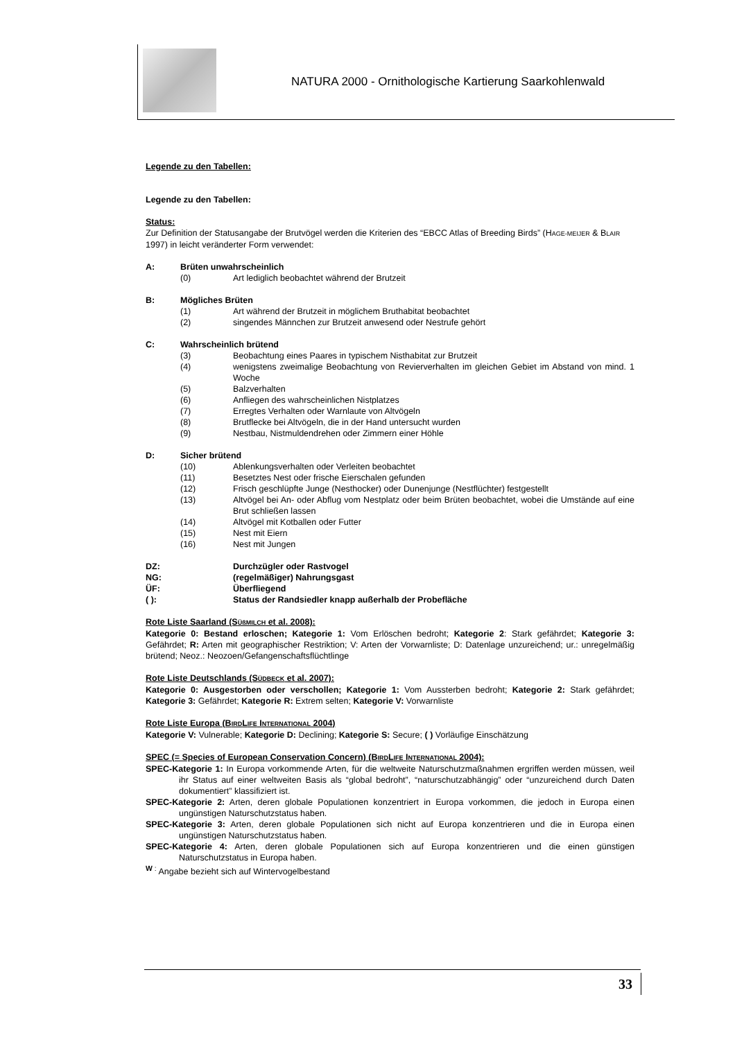NATURA 2000 - Ornithologische Kartierung Saarkohlenwald
Legende zu den Tabellen:
Legende zu den Tabellen:
Status:
Zur Definition der Statusangabe der Brutvögel werden die Kriterien des “EBCC Atlas of Breeding Birds” (HAGE-MEIJER & BLAIR 1997) in leicht veränderter Form verwendet:
A: Brüten unwahrscheinlich
(0) Art lediglich beobachtet während der Brutzeit
B: Mögliches Brüten
(1) Art während der Brutzeit in möglichem Bruthabitat beobachtet
(2) singendes Männchen zur Brutzeit anwesend oder Nestrufe gehört
C: Wahrscheinlich brütend
(3) Beobachtung eines Paares in typischem Nisthabitat zur Brutzeit
(4) wenigstens zweimalige Beobachtung von Revierverhalten im gleichen Gebiet im Abstand von mind. 1 Woche
(5) Balzverhalten
(6) Anfliegen des wahrscheinlichen Nistplatzes
(7) Erregtes Verhalten oder Warnlaute von Altvögeln
(8) Brutflecke bei Altvögeln, die in der Hand untersucht wurden
(9) Nestbau, Nistmuldendrehen oder Zimmern einer Höhle
D: Sicher brütend
(10) Ablenkungsverhalten oder Verleiten beobachtet
(11) Besetztes Nest oder frische Eierschalen gefunden
(12) Frisch geschlüpfte Junge (Nesthocker) oder Dunenjunge (Nestflüchter) festgestellt
(13) Altvögel bei An- oder Abflug vom Nestplatz oder beim Brüten beobachtet, wobei die Umstände auf eine Brut schließen lassen
(14) Altvögel mit Kotballen oder Futter
(15) Nest mit Eiern
(16) Nest mit Jungen
DZ: Durchzügler oder Rastvogel
NG: (regelmäßiger) Nahrungsgast
ÜF: Überfliegend
( ): Status der Randsiedler knapp außerhalb der Probefläche
Rote Liste Saarland (SÜßMILCH et al. 2008):
Kategorie 0: Bestand erloschen; Kategorie 1: Vom Erlöschen bedroht; Kategorie 2: Stark gefährdet; Kategorie 3: Gefährdet; R: Arten mit geographischer Restriktion; V: Arten der Vorwarnliste; D: Datenlage unzureichend; ur.: unregelmäßig brütend; Neoz.: Neozoen/Gefangenschaftsflüchtlinge
Rote Liste Deutschlands (SÜDBECK et al. 2007):
Kategorie 0: Ausgestorben oder verschollen; Kategorie 1: Vom Aussterben bedroht; Kategorie 2: Stark gefährdet; Kategorie 3: Gefährdet; Kategorie R: Extrem selten; Kategorie V: Vorwarnliste
Rote Liste Europa (BIRDLIFE INTERNATIONAL 2004)
Kategorie V: Vulnerable; Kategorie D: Declining; Kategorie S: Secure; ( ) Vorläufige Einschätzung
SPEC (= Species of European Conservation Concern) (BIRDLIFE INTERNATIONAL 2004):
SPEC-Kategorie 1: In Europa vorkommende Arten, für die weltweite Naturschutzmaßnahmen ergriffen werden müssen, weil ihr Status auf einer weltweiten Basis als “global bedroht”, “naturschutzabhängig” oder “unzureichend durch Daten dokumentiert” klassifiziert ist.
SPEC-Kategorie 2: Arten, deren globale Populationen konzentriert in Europa vorkommen, die jedoch in Europa einen ungünstigen Naturschutzstatus haben.
SPEC-Kategorie 3: Arten, deren globale Populationen sich nicht auf Europa konzentrieren und die in Europa einen ungünstigen Naturschutzstatus haben.
SPEC-Kategorie 4: Arten, deren globale Populationen sich auf Europa konzentrieren und die einen günstigen Naturschutzstatus in Europa haben.
<sup>W :</sup> Angabe bezieht sich auf Wintervogelbestand
33